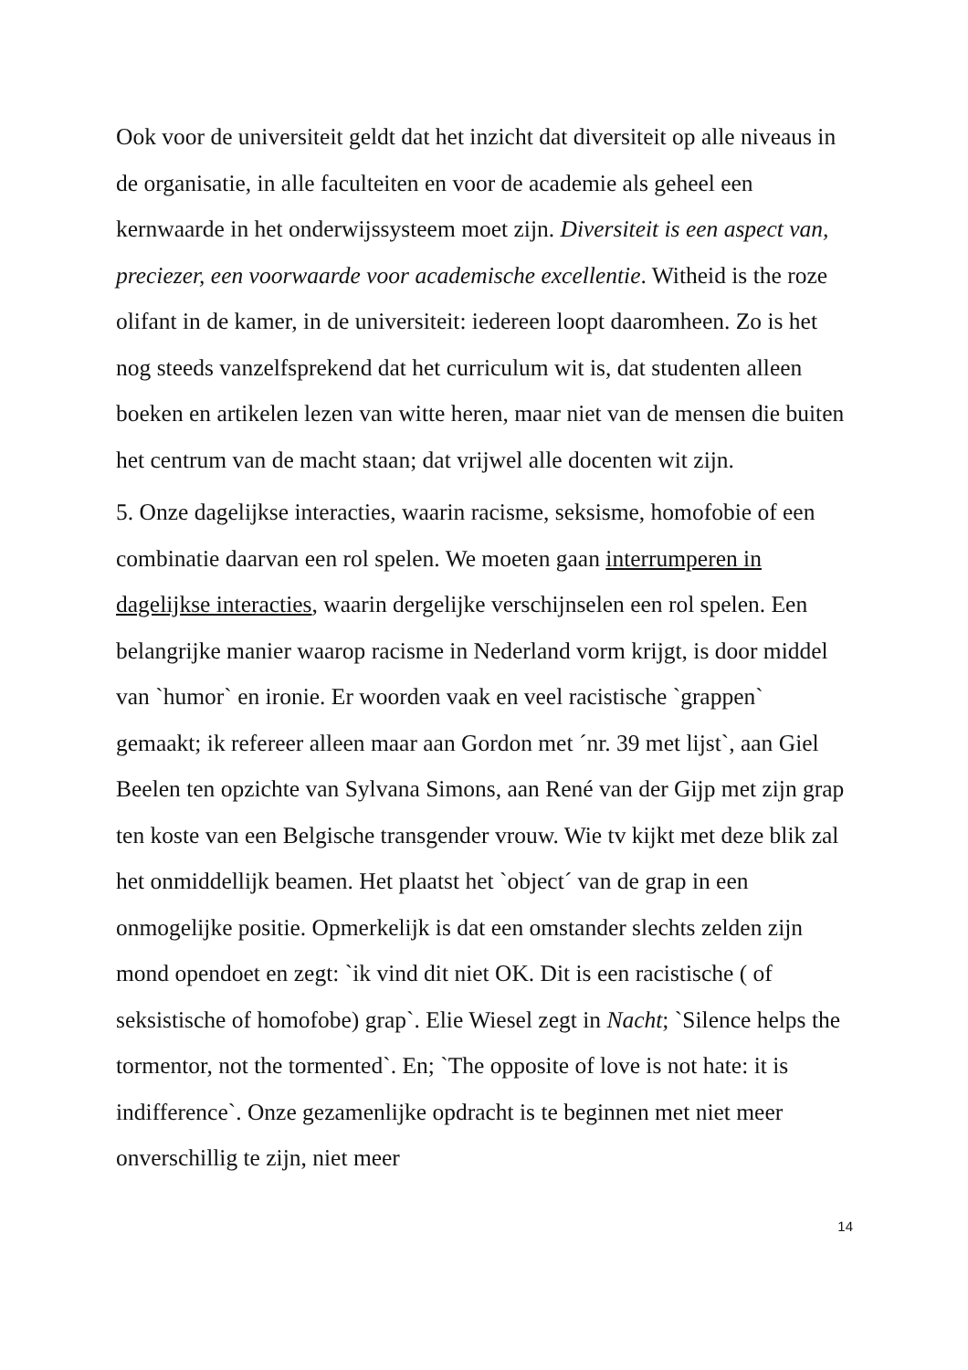Ook voor de universiteit geldt dat het inzicht dat diversiteit op alle niveaus in de organisatie, in alle faculteiten en voor de academie als geheel een kernwaarde in het onderwijssysteem moet zijn. Diversiteit is een aspect van, preciezer, een voorwaarde voor academische excellentie. Witheid is the roze olifant in de kamer, in de universiteit: iedereen loopt daaromheen. Zo is het nog steeds vanzelfsprekend dat het curriculum wit is, dat studenten alleen boeken en artikelen lezen van witte heren, maar niet van de mensen die buiten het centrum van de macht staan; dat vrijwel alle docenten wit zijn.
5. Onze dagelijkse interacties, waarin racisme, seksisme, homofobie of een combinatie daarvan een rol spelen. We moeten gaan interrumperen in dagelijkse interacties, waarin dergelijke verschijnselen een rol spelen. Een belangrijke manier waarop racisme in Nederland vorm krijgt, is door middel van `humor` en ironie. Er woorden vaak en veel racistische `grappen` gemaakt; ik refereer alleen maar aan Gordon met ´nr. 39 met lijst`, aan Giel Beelen ten opzichte van Sylvana Simons, aan René van der Gijp met zijn grap ten koste van een Belgische transgender vrouw. Wie tv kijkt met deze blik zal het onmiddellijk beamen. Het plaatst het `object´ van de grap in een onmogelijke positie. Opmerkelijk is dat een omstander slechts zelden zijn mond opendoet en zegt: `ik vind dit niet OK. Dit is een racistische ( of seksistische of homofobe) grap`. Elie Wiesel zegt in Nacht; `Silence helps the tormentor, not the tormented`. En; `The opposite of love is not hate: it is indifference`. Onze gezamenlijke opdracht is te beginnen met niet meer onverschillig te zijn, niet meer
14